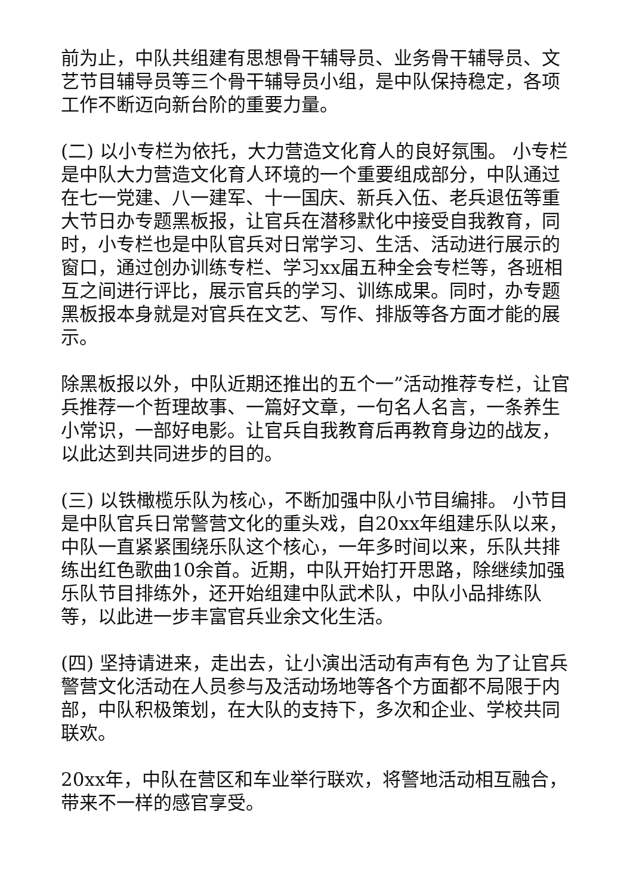前为止，中队共组建有思想骨干辅导员、业务骨干辅导员、文艺节目辅导员等三个骨干辅导员小组，是中队保持稳定，各项工作不断迈向新台阶的重要力量。
(二) 以小专栏为依托，大力营造文化育人的良好氛围。 小专栏是中队大力营造文化育人环境的一个重要组成部分，中队通过在七一党建、八一建军、十一国庆、新兵入伍、老兵退伍等重大节日办专题黑板报，让官兵在潜移默化中接受自我教育，同时，小专栏也是中队官兵对日常学习、生活、活动进行展示的窗口，通过创办训练专栏、学习xx届五种全会专栏等，各班相互之间进行评比，展示官兵的学习、训练成果。同时，办专题黑板报本身就是对官兵在文艺、写作、排版等各方面才能的展示。
除黑板报以外，中队近期还推出的五个一”活动推荐专栏，让官兵推荐一个哲理故事、一篇好文章，一句名人名言，一条养生小常识，一部好电影。让官兵自我教育后再教育身边的战友，以此达到共同进步的目的。
(三) 以铁橄榄乐队为核心，不断加强中队小节目编排。 小节目是中队官兵日常警营文化的重头戏，自20xx年组建乐队以来，中队一直紧紧围绕乐队这个核心，一年多时间以来，乐队共排练出红色歌曲10余首。近期，中队开始打开思路，除继续加强乐队节目排练外，还开始组建中队武术队，中队小品排练队等，以此进一步丰富官兵业余文化生活。
(四) 坚持请进来，走出去，让小演出活动有声有色 为了让官兵警营文化活动在人员参与及活动场地等各个方面都不局限于内部，中队积极策划，在大队的支持下，多次和企业、学校共同联欢。
20xx年，中队在营区和车业举行联欢，将警地活动相互融合，带来不一样的感官享受。